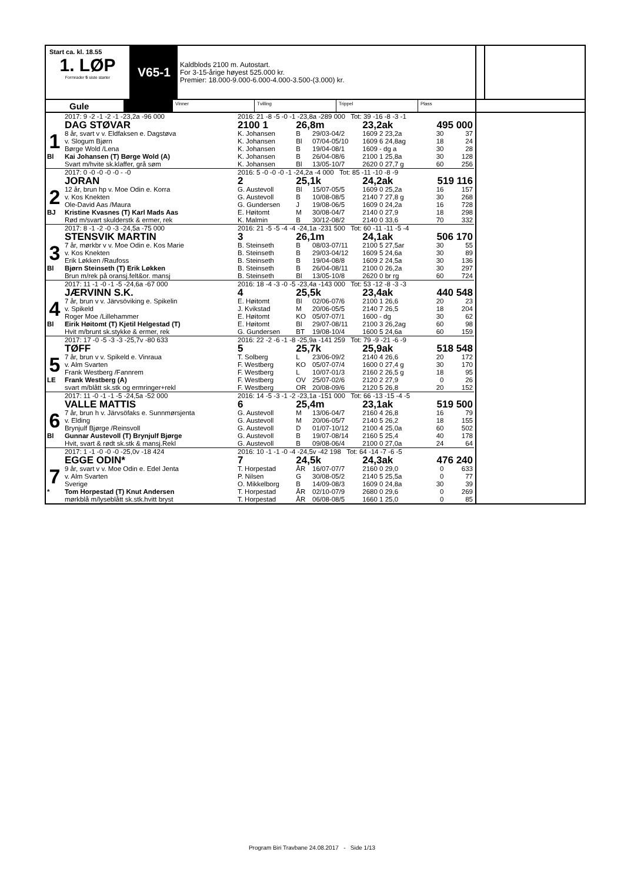Start ca. kl. 18.55
1. LØP
Formrader 5 siste starter
V65-1
Kaldblods 2100 m. Autostart.
For 3-15-årige høyest 525.000 kr.
Premier: 18.000-9.000-6.000-4.000-3.500-(3.000) kr.
Gule
Vinner Tvilling Trippel Plass
| | 2017: 9 -2 -1 -2 -1 -23,2a -96 000 | 2016: 21 -8 -5 -0 -1 -23,8a -289 000 Tot: 39 -16 -8 -3 -1 | | | | | | |
| | DAG STØVAR | 2100 1 | 26,8m | | 23,2ak | | 495 000 | |
| 1 | 8 år, svart v v. Eldfaksen e. Dagstøva | K. Johansen | B | 29/03-04/2 | 1609 2 23,2a | | 30 | 37 |
| | v. Slogum Bjørn | K. Johansen | Bl | 07/04-05/10 | 1609 6 24,8ag | | 18 | 24 |
| | Børge Wold /Lena | K. Johansen | B | 19/04-08/1 | 1609 - dg a | | 30 | 28 |
| Bl | Kai Johansen (T) Børge Wold (A) | K. Johansen | B | 26/04-08/6 | 2100 1 25,8a | | 30 | 128 |
| | Svart m/hvite sk.klaffer, grå søm | K. Johansen | Bl | 13/05-10/7 | 2620 0 27,7 g | | 60 | 256 |
| | 2017: 0 -0 -0 -0 -0 - -0 | 2016: 5 -0 -0 -0 -1 -24,2a -4 000 Tot: 85 -11 -10 -8 -9 | | | | | | |
| | JORAN | 2 | 25,1k | | 24,2ak | | 519 116 | |
| 2 | 12 år, brun hp v. Moe Odin e. Korra | G. Austevoll | Bl | 15/07-05/5 | 1609 0 25,2a | | 16 | 157 |
| | v. Kos Knekten | G. Austevoll | B | 10/08-08/5 | 2140 7 27,8 g | | 30 | 268 |
| | Ole-David Aas /Maura | G. Gundersen | J | 19/08-06/5 | 1609 0 24,2a | | 16 | 728 |
| BJ | Kristine Kvasnes (T) Karl Mads Aas | E. Høitomt | M | 30/08-04/7 | 2140 0 27,9 | | 18 | 298 |
| | Rød m/svart skulderstk & ermer, rek | K. Malmin | B | 30/12-08/2 | 2140 0 33,6 | | 70 | 332 |
| | 2017: 8 -1 -2 -0 -3 -24,5a -75 000 | 2016: 21 -5 -5 -4 -4 -24,1a -231 500 Tot: 60 -11 -11 -5 -4 | | | | | | |
| | STENSVIK MARTIN | 3 | 26,1m | | 24,1ak | | 506 170 | |
| 3 | 7 år, mørkbr v v. Moe Odin e. Kos Marie | B. Steinseth | B | 08/03-07/11 | 2100 5 27,5ar | | 30 | 55 |
| | v. Kos Knekten | B. Steinseth | B | 29/03-04/12 | 1609 5 24,6a | | 30 | 89 |
| | Erik Løkken /Raufoss | B. Steinseth | B | 19/04-08/8 | 1609 2 24,5a | | 30 | 136 |
| Bl | Bjørn Steinseth (T) Erik Løkken | B. Steinseth | B | 26/04-08/11 | 2100 0 26,2a | | 30 | 297 |
| | Brun m/rek på oransj.felt&or. mansj | B. Steinseth | Bl | 13/05-10/8 | 2620 0 br rg | | 60 | 724 |
| | 2017: 11 -1 -0 -1 -5 -24,6a -67 000 | 2016: 18 -4 -3 -0 -5 -23,4a -143 000 Tot: 53 -12 -8 -3 -3 | | | | | | |
| | JÆRVINN S.K. | 4 | 25,5k | | 23,4ak | | 440 548 | |
| 4 | 7 år, brun v v. Järvsöviking e. Spikelin | E. Høitomt | Bl | 02/06-07/6 | 2100 1 26,6 | | 20 | 23 |
| | v. Spikeld | J. Kvikstad | M | 20/06-05/5 | 2140 7 26,5 | | 18 | 204 |
| | Roger Moe /Lillehammer | E. Høitomt | KO | 05/07-07/1 | 1600 - dg | | 30 | 62 |
| Bl | Eirik Høitomt (T) Kjetil Helgestad (T) | E. Høitomt | Bl | 29/07-08/11 | 2100 3 26,2ag | | 60 | 98 |
| | Hvit m/brunt sk.stykke & ermer, rek | G. Gundersen | BT | 19/08-10/4 | 1600 5 24,6a | | 60 | 159 |
| | 2017: 17 -0 -5 -3 -3 -25,7v -80 633 | 2016: 22 -2 -6 -1 -8 -25,9a -141 259 Tot: 79 -9 -21 -6 -9 | | | | | | |
| | TØFF | 5 | 25,7k | | 25,9ak | | 518 548 | |
| 5 | 7 år, brun v v. Spikeld e. Vinraua | T. Solberg | L | 23/06-09/2 | 2140 4 26,6 | | 20 | 172 |
| | v. Alm Svarten | F. Westberg | KO | 05/07-07/4 | 1600 0 27,4 g | | 30 | 170 |
| | Frank Westberg /Fannrem | F. Westberg | L | 10/07-01/3 | 2160 2 26,5 g | | 18 | 95 |
| LE | Frank Westberg (A) | F. Westberg | OV | 25/07-02/6 | 2120 2 27,9 | | 0 | 26 |
| | svart m/blått sk.stk og ermringer+rekl | F. Westberg | OR | 20/08-09/6 | 2120 5 26,8 | | 20 | 152 |
| | 2017: 11 -0 -1 -1 -5 -24,5a -52 000 | 2016: 14 -5 -3 -1 -2 -23,1a -151 000 Tot: 66 -13 -15 -4 -5 | | | | | | |
| | VALLE MATTIS | 6 | 25,4m | | 23,1ak | | 519 500 | |
| 6 | 7 år, brun h v. Järvsöfaks e. Sunnmørsjenta | G. Austevoll | M | 13/06-04/7 | 2160 4 26,8 | | 16 | 79 |
| | v. Elding | G. Austevoll | M | 20/06-05/7 | 2140 5 26,2 | | 18 | 155 |
| | Brynjulf Bjørge /Reinsvoll | G. Austevoll | D | 01/07-10/12 | 2100 4 25,0a | | 60 | 502 |
| Bl | Gunnar Austevoll (T) Brynjulf Bjørge | G. Austevoll | B | 19/07-08/14 | 2160 5 25,4 | | 40 | 178 |
| | Hvit, svart & rødt sk.stk & mansj.Rekl | G. Austevoll | B | 09/08-06/4 | 2100 0 27,0a | | 24 | 64 |
| | 2017: 1 -1 -0 -0 -0 -25,0v -18 424 | 2016: 10 -1 -1 -0 -4 -24,5v -42 198 Tot: 64 -14 -7 -6 -5 | | | | | | |
| | EGGE ODIN* | 7 | 24,5k | | 24,3ak | | 476 240 | |
| 7 | 9 år, svart v v. Moe Odin e. Edel Jenta | T. Horpestad | ÅR | 16/07-07/7 | 2160 0 29,0 | | 0 | 633 |
| | v. Alm Svarten | P. Nilsen | G | 30/08-05/2 | 2140 5 25,5a | | 0 | 77 |
| | Sverige | O. Mikkelborg | B | 14/09-08/3 | 1609 0 24,8a | | 30 | 39 |
| * | Tom Horpestad (T) Knut Andersen | T. Horpestad | ÅR | 02/10-07/9 | 2680 0 29,6 | | 0 | 269 |
| | mørkblå m/lyseblått sk.stk.hvitt bryst | T. Horpestad | ÅR | 06/08-08/5 | 1660 1 25,0 | | 0 | 85 |
Program Biri Travbane 24.08.2017 - Side 1/13